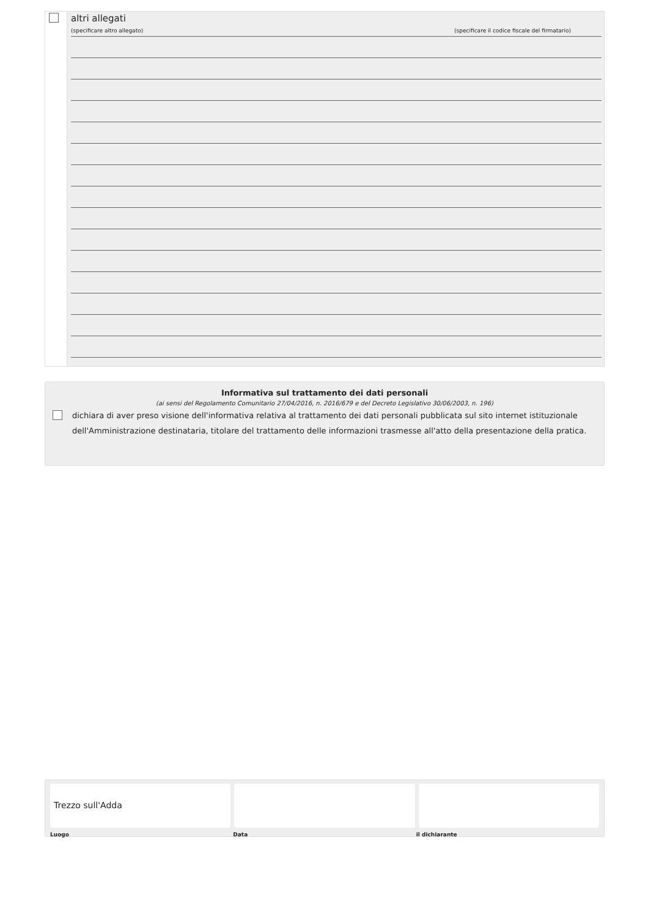altri allegati
(specificare altro allegato) (specificare il codice fiscale del firmatario)
Informativa sul trattamento dei dati personali
(ai sensi del Regolamento Comunitario 27/04/2016, n. 2016/679 e del Decreto Legislativo 30/06/2003, n. 196)
dichiara di aver preso visione dell'informativa relativa al trattamento dei dati personali pubblicata sul sito internet istituzionale dell'Amministrazione destinataria, titolare del trattamento delle informazioni trasmesse all'atto della presentazione della pratica.
Trezzo sull'Adda
Luogo Data il dichiarante